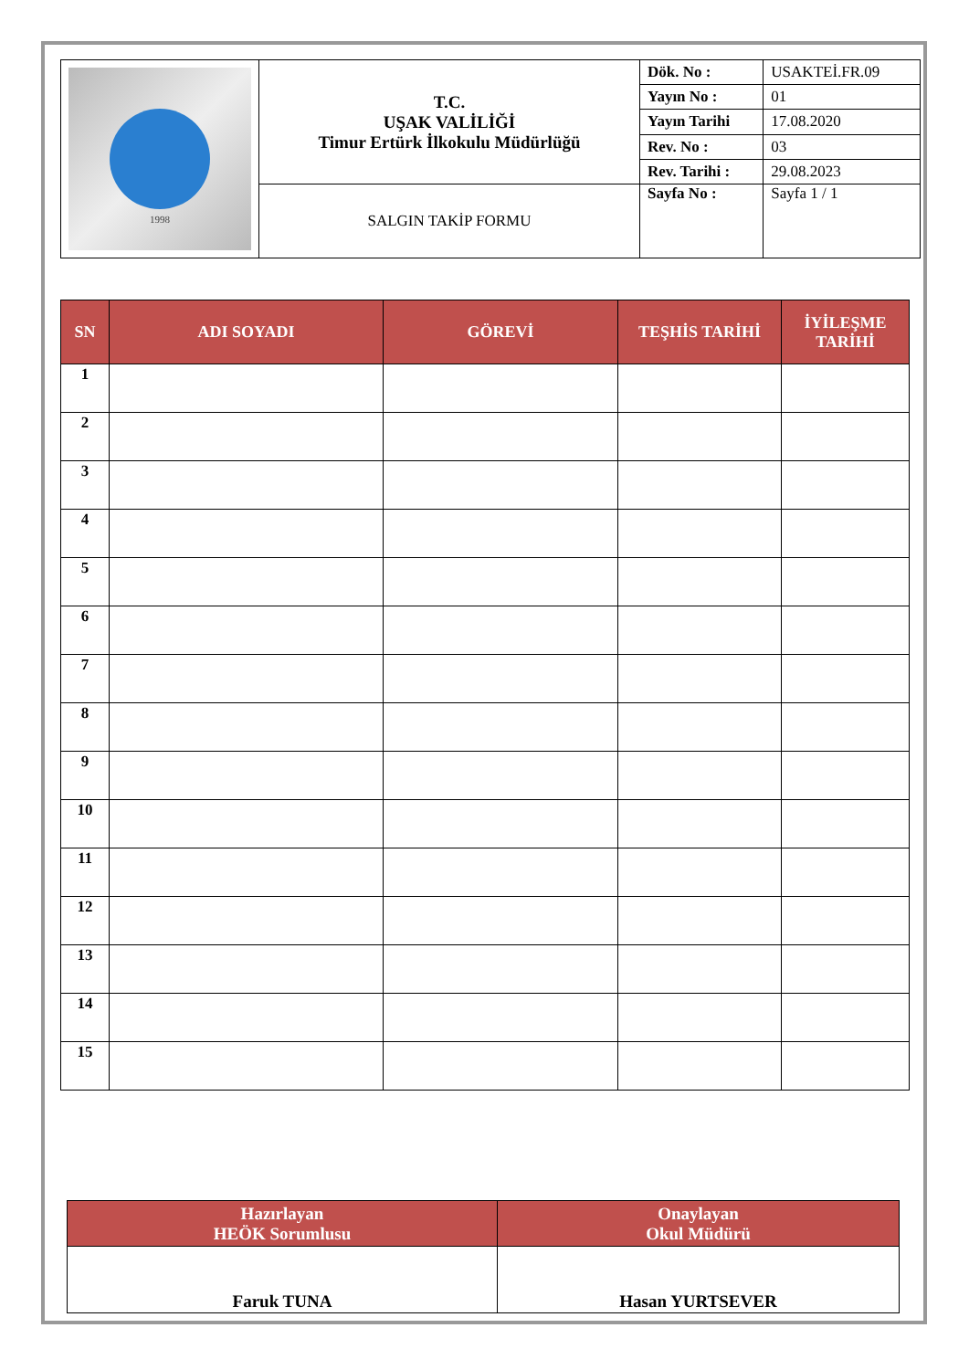| 1998 | T.C. UŞAK VALİLİĞİ Timur Ertürk İlkokulu Müdürlüğü | Dök. No : | USAKTEİ.FR.09 |
| | | Yayın No : | 01 |
| | | Yayın Tarihi | 17.08.2020 |
| | | Rev. No : | 03 |
| | | Rev. Tarihi : | 29.08.2023 |
| | SALGIN TAKİP FORMU | Sayfa No : | Sayfa 1 / 1 |
| SN | ADI SOYADI | GÖREVİ | TEŞHİS TARİHİ | İYİLEŞME TARİHİ |
| --- | --- | --- | --- | --- |
| 1 | | | | |
| 2 | | | | |
| 3 | | | | |
| 4 | | | | |
| 5 | | | | |
| 6 | | | | |
| 7 | | | | |
| 8 | | | | |
| 9 | | | | |
| 10 | | | | |
| 11 | | | | |
| 12 | | | | |
| 13 | | | | |
| 14 | | | | |
| 15 | | | | |
| Hazırlayan HEÖK Sorumlusu | Onaylayan Okul Müdürü |
| --- | --- |
| Faruk TUNA | Hasan YURTSEVER |